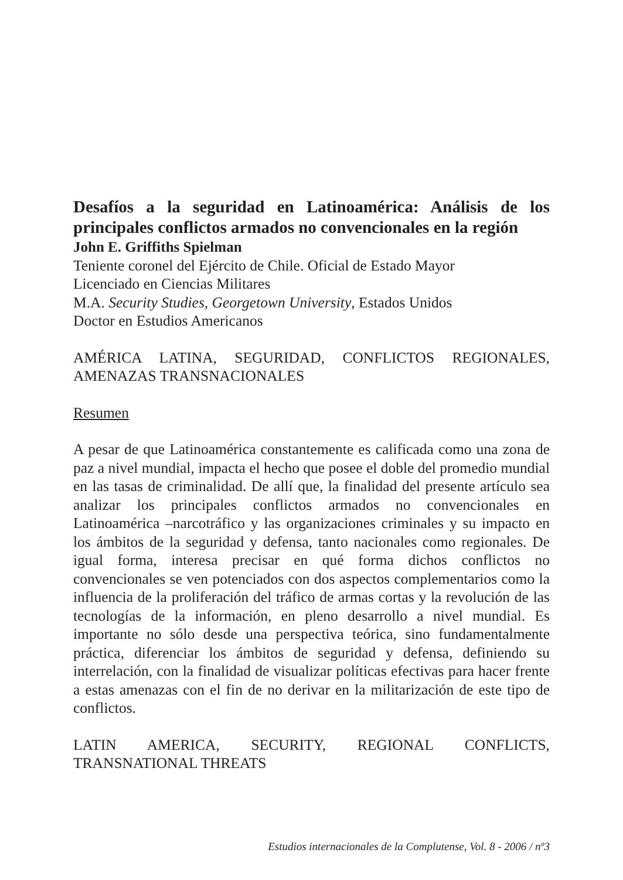Desafíos a la seguridad en Latinoamérica: Análisis de los principales conflictos armados no convencionales en la región
John E. Griffiths Spielman
Teniente coronel del Ejército de Chile. Oficial de Estado Mayor
Licenciado en Ciencias Militares
M.A. Security Studies, Georgetown University, Estados Unidos
Doctor en Estudios Americanos
AMÉRICA LATINA, SEGURIDAD, CONFLICTOS REGIONALES, AMENAZAS TRANSNACIONALES
Resumen
A pesar de que Latinoamérica constantemente es calificada como una zona de paz a nivel mundial, impacta el hecho que posee el doble del promedio mundial en las tasas de criminalidad. De allí que, la finalidad del presente artículo sea analizar los principales conflictos armados no convencionales en Latinoamérica –narcotráfico y las organizaciones criminales y su impacto en los ámbitos de la seguridad y defensa, tanto nacionales como regionales. De igual forma, interesa precisar en qué forma dichos conflictos no convencionales se ven potenciados con dos aspectos complementarios como la influencia de la proliferación del tráfico de armas cortas y la revolución de las tecnologías de la información, en pleno desarrollo a nivel mundial. Es importante no sólo desde una perspectiva teórica, sino fundamentalmente práctica, diferenciar los ámbitos de seguridad y defensa, definiendo su interrelación, con la finalidad de visualizar políticas efectivas para hacer frente a estas amenazas con el fin de no derivar en la militarización de este tipo de conflictos.
LATIN AMERICA, SECURITY, REGIONAL CONFLICTS, TRANSNATIONAL THREATS
Estudios internacionales de la Complutense, Vol. 8 - 2006 / nº3